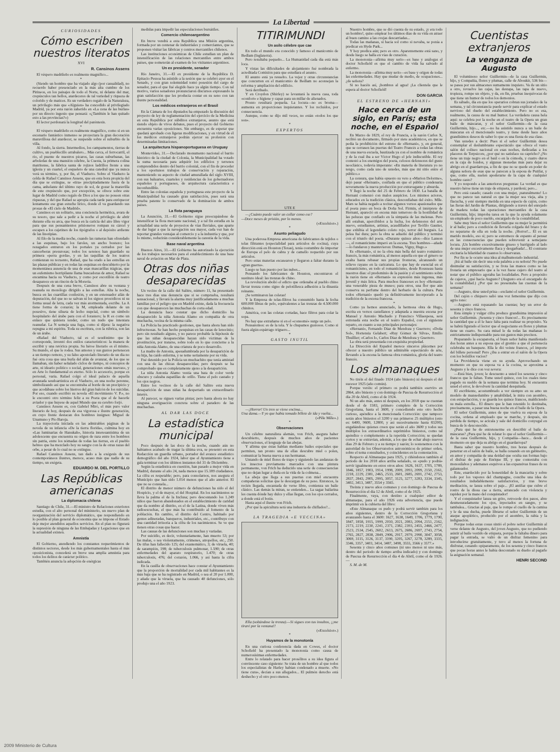La Libertad
CURIOSIDADES
Cómo escriben nuestros literatos
XVI
R. Cansinos Assens
El véspero madrileño es realmente magnífico...
*
(Siendo un hombre que ha viajado algo (por casualidad), no recuerdo haber presenciado en la más alta cumbre de los Pirineos, en los paisajes de todo el Norte, ni delante del mar, crepúsculos tan bellos, atardeceres de tal variedad y riqueza de colorido y de matices. Es un verdadero regalo de la Naturaleza, un privilegio más que «Alguien» ha concedido al privilegiado Madrid, ya por esta razón zaherido en «La cena de las burlas» por un directo ingenio que pensará: «¿También le han quitado esto a las provincias?»)
El lector perdonará la longitud del paréntesis.
*
El véspero madrileño es realmente magnífico, como si en un escenario fantástico inmenso se proyectara la gran decoración maravillosa del atardecer, se suspende sobre el suburbio de la villa.
Al fondo, la sierra. Intermedios, los campamentos, tierras de cultivo, un pueblecillo arrabalero... Más cerca, el ferrocarril, el río, el puente de nuestros pícaros, las casas suburbanas, las arboledas de una mansión célebre, la Cuesta, la primera colina matritense, la fábrica santa de rojizos ladrillos frente a una iglesia y un cuartel, el esqueleto de una catedral que ya nunca verá su término, y, por fin, el Viaducto. Sobre el Viaducto la celda de Rafael Cansinos Assens, que en esta hora propicia del día que se extingue, se «tira» precipitadamente fuera de la cama, anhelante del último rayo de sol, de gozar la maravilla de este crepúsculo que, por excepción, se ofrece sobre este lugar de Madrid como regalo de Dios a los que no poseen otras riquezas, y del que Rafael se apropia cada tarde para enriquecer lentamente ese gran estuche lírico, donde él va guardando sus prosas de «El cielo de Madrid».
Cansinos es un solitario, una conciencia hermética, avara de su tesoro, que sale a pedir a la noche el privilegio de abrir durante ella su arca, que busca en la caricia del aire libre vigor para que sus pensamientos prisioneros rompan su cárcel y escapen a los cajetines de los tipógrafos o al depósito ardiente de las linotipias.
Al filo de la media noche, cuando las rameras han ofrendado a las esquinas, bajo los faroles, un ancho bostezo; los rezagados entraron en los portales ya cerrados por las cancerberas presurosas; todos los serenos han guardado su primera «perra gorda», y en las taquillas de los teatros comienzan su recuento, Rafael, que ha orado a las estrellas en las plazas públicas y en todas las esquinas en descubierto por la momentánea ausencia de una de esas mascarillas trágicas, que un eufemismo horripilante llama buscadoras de amor, Rafael se encamina hacia su Viaducto, y como por escotillón de teatro desaparece en un rincón de la Morería.
Después de una cena breve, Cansinos abre su ventana y reanuda su monólogo dirigido a las estrellas. Alta la noche, busca en las cuartillas confesión, y en un extenuador afán de depuración, del que no se salvan ni los signos prosódicos ni su forma usual de letra, cada vez más atormentada, escribe. La A tiene forma de corazón; la M, empleada delante de un posesivo, tiene silueta de lecho nupcial, como un símbolo hospitalario del árabe para con el forastero; la R es como un enlace que quisiera tender, como un nudo que intentara reanudar. La N semeja una fuga, como si dijera: la negativa repugna a mi espíritu. Toda su escritura, con la rúbrica, son las de un árabe.
«Rafael del Viaducto, tal es el seudónimo que le corresponde, inventó dos estilos característicos: la manera de escribir y una retórica propia. Su héroe literario es él mismo. Su mundo, el que le rodea. Sus amores y sus gustos pertenecen a un tiempo remoto, y su falso apostolado literario de un día no fué otra cosa que una burla del afán de avanzar, de los que se llamaban, sin haber señalado ciclos de tiempo, ni conceptos de arte, ni ideario político o social, generaciones «más nuevas», y en Arte lo fundamental es eterno. Sólo lo accesorio, porque es personal, varía. Rafael colgó el ideal palacio de aquella avanzada seudoartística en el Viaducto, en una noche perenne, simbolizando así que se encontraba al borde de un precipicio y que acodábase sobre los hierros del gran balcón de los suicidas. Por eso, cuando escribió su novela «El movimiento V. P.», no le encontró otro término feliz a su Poeta que el de hacerle aviador y que huyese de aquel Mundo que su cerebro forjó.
Cansinos Assens es, con Gabriel Miró, el más puro valor literario de hoy, después de esa vigorosa e ilustre generación, en cuyo frente destacan dos hombres insignes: Miguel de Unamuno y Pío Baroja.
La trayectoria iniciada en las admirables páginas de la novela de su infancia «De la tierra florida», culmina hoy en «Las luminarias de Hanukah», historia interesantísima de un adolescente que encuentra su origen de raza entre los hombres sin patria, entre los nómadas de todas las tierras, en el pueblo hebreo que ha mezclado hoy su sangre con la de otras razas del orbe, a pesar de lo cual no se extingue.
Rafael Cansinos Assens, tan dado a la exégesis de sus contemporáneos ilustres, merece, acaso más que nadie de su tiempo, un exégeta.
EDUARDO M. DEL PORTILLO
Las Repúblicas americanas
La diplomacia chilena
Santiago de Chile, 31.—El ministro de Relaciones exteriores estudia, con el alto personal del ministerio, un nuevo plan de reorganización del servicio diplomático, que respondiendo en lo posible al plan general de economía que se impone el Estado deje mejor atendidos aquellos servicios. En el plan no figurará la supresión de ninguna de las Embajadas y Legaciones que en la actualidad existen.
Amnistía
El Gobierno, atendiendo los constantes requerimientos de distintos sectores, desde los más gubernamentales hasta el más oposicionista, concederá en breve una amplia amnistía para todos los delitos de carácter político.
También anuncia la adopción de enérgicas
medidas para impedir las especulaciones bursátiles.
Comercio chilenoargentino
En breve vendrá a esta República una Misión argentina, formada por un centenar de industriales y comerciantes, que se proponen visitar las fábricas y centros mercantiles chilenos.
Las instituciones económicas de Chile estudian un plan de intensificación de las relaciones mercantiles entre ambos países, que someterán al examen de los visitantes argentinos.
Un ex presidente, senador
Río Janeiro, 31.—El ex presidente de la República D. Epitacio Pessoa ha asistido a la sesión que se celebró ayer en el Senado, y con gran solemnidad tomó posesión del cargo de senador, para el que fué elegido hace ya algún tiempo. Con tal motivo, varios senadores pronunciaron discursos expresando la gran satisfacción que les producía contar en su seno con tan ilustre personalidad.
Los médicos extranjeros en el Brasil
En la Cámara de los diputados ha empezado la discusión del proyecto de ley de reglamentación del ejercicio de la Medicina en esta República por súbditos extranjeros, asunto que está siendo objeto de vivos debates, pues el proyecto del Gobierno encuentra varias oposiciones. Sin embargo, es de esperar que quedará aprobado con ligeras modificaciones, y en virtud de él los médicos extranjeros podrán ejercer su profesión con determinadas limitaciones.
La arquitectura hispanoportuguesa en Uruguay
Montevideo, 31.—Declarado monumento nacional el barrio histórico de la ciudad de Colonia, la Municipalidad ha votado la suma necesaria para adquirir los edificios y terrenos comprendidos dentro del barrio colonial, con el fin de proceder a los oportunos trabajos de conservación y reparación, manteniendo su aspecto de ciudad amurallada del siglo XVIII, con sus baluartes, cuarteles y residencias de los gobernadores españoles y portugueses, de arquitectura característica e inconfundible.
Entre las colonias española y portuguesa este proyecto de la Municipalidad ha causado gran satisfacción, pues será una prueba patente lo conservado de la dominación de ambos países.
La flota paraguaya
La Asunción, 31.—El Gobierno sigue preocupándose de intensificar la flota mercante nacional, y a tal fin estudia en la actualidad una serie de proyectos de vías fluviales, que aparte de dar lugar a que la navegación sea mayor, cada vez han de reportar grandes ventajas al comercio y a la industria y que, por lo mismo, reducirán considerablemente la carestía de la vida.
Base naval argentina
Buenos Aires, 31.—El Gobierno ha autorizado la ejecución de los trabajos necesarios para el establecimiento de una base naval de aviación en Mar de Plata.
Otras dos niñas desaparecidas
Un vecino de la calle del Salitre, número 11, ha presentado hace tres días una denuncia que si se comprueba, resultará sensacional, y llevará la alarma muy justificadamente a muchas familias por el peligro que en Madrid existe, dada la frecuencia con que desaparecen las muchachas de corta edad.
La denuncia hace constar que dicho domicilio ha desaparecido la niña Antonia Alamo en compañía de otra muchacha, vecina de la misma calle.
La Policía ha practicado gestiones, que hasta ahora han sido infructuosas. Se han hecho pesquisas en las casas de lenocinio; pero sin resultado alguno, y no parece probable la hipótesis de que las niñas desaparecidas hayan sido víctimas de la prostitución, por tratarse, sobre todo en lo que concierne a la niña Antonia Alamo, de una criatura de poco desarrollo.
La madre de Antonia, apesadumbrada por la desaparición de su hija, ha caído enferma, y se teme seriamente por su vida.
Fué detenido por la Policía un muchachito que tenía amistad con una de las chicas desaparecidas; pero después se ha comprobado que es completamente ajeno a la desaparición.
La niña Antonia Alamo vestía una bata de color verde obscuro y calzaba zapatillas de orillo. Tiene el pelo castaño y los ojos negros.
Entre los vecinos de la calle del Salitre esta nueva desaparición de unas niñas ha despertado un extraordinario interés.
Al parecer, se siguen varias pistas; pero hasta ahora no hay ninguna averiguación concreta sobre el paradero de las muchachas.
AL DAR LAS DOCE
La estadística municipal
Poco después de las doce de la noche, cuando aún no habíamos acabado de tragar la última uva, se presentó en esta Redacción un guardia urbano, portador del avance estadístico demográfico del año 1924, labor que el Ayuntamiento tiene a gala terminar con los últimos instantes del 31 de Diciembre.
Según la estadística en cuestión, han pasado a mejor vida en Madrid, durante el año 24, nada menos que 15.189 ciudadanos. La cifra es respetable; pero, para consolarnos, nos asegura el Municipio que han sido 1.014 menos que el año anterior. El que no se consuela...
El distrito de menor número de defunciones ha sido el del Hospicio, y el de mayor, el del Hospital. En los nacimientos se lleva la palma el de la Inclusa; pero descontando los 1.249 niños que fueron abandonados en el establecimiento de caridad que da nombre al distrito, es el de la Latina, donde viven más radioescuchas, el que más ha contribuido al fomento de la población. En cambio, el distrito del Centro, habitado por gentes adineradas, banqueros, industriales, etc., contribuye con una cantidad irrisoria a la cifra de los nacimientos. Se ve que tienen otras cosas que hacer.
Las causas de las defunciones son muchas y variadas.
Por suicidio, es decir, voluntariamente, han muerto 53; por las malas, o sea violentamente, crímenes, atropellos, etc., 250. De tifus han fallecido 125; del exantemático, 3; de viruela, 40; de sarampión, 198; de tuberculosis pulmonar, 1.590; de otras enfermedades del aparato respiratorio, 1.470; de otras tuberculosis, 476; del corazón, 1.066, y así hasta la cifra indicada.
En la casilla de observaciones hace constar el Ayuntamiento que la proporción de mortalidad por cada mil habitantes es la más baja que se ha registrado en Madrid, o sea el 20 por 1.000, y añade que la viruela, que ha causado 40 defunciones, sólo produjo una el año 1923.
TITIRIMUNDI
Un asilo célebre que cae
En todo el mundo era conocido y famoso el manicomio de Bedlam (Inglaterra).
Pero resultaba pequeño... La Humanidad cada día está más loca.
Y vistas las dificultades de alojamiento fué nombrada la acreditada Comisión para que estudiara el asunto.
El asunto está ya resuelto. La vejez y otras circunstancias que concurren en el manicomio de Bedlam no aconsejan la reforma y ampliación del edificio.
Será derribado.
Y en Croydon (Shirley) se levantará la nueva casa, toda «confort» e higiene y capaz para un millar de alienados.
Pronto resultará pequeña. La locura—no es broma—aumenta en proporciones inquietantes. Y los recluídos, por consecuencia.
Aunque, como se dijo mil veces, no están «todos los que son».
*
EXPERTOS
UTE E
—¿Cuánto puede valer un collar como ese?
—Doce meses de prisión, por lo menos.
(«Excelsior».)
*
Asunto peliagudo
Una poderosa Empresa americana de fabricantes de tejidos o telas filtrantes (especialidad para artículos de cocina), cuya dirección está en Houston (Texas), tenía costumbre de importar de Europa el pelo de cabra y de camello requerido por sus artículos.
Pero estas materias escasearon y llegaron a faltar durante la «gran guerra».
Luego se han puesto por las nubes...
Pensando los fabricantes de Houston, encontraron el sustituto ideal: las trenzas de chino.
La revolución abolió el edicto que ordenaba al pueblo chino llevar trenza como signo de pelotillesca adhesión a la dinastía reinante.
¡Se terminaron las coletas!
Y la Empresa de telas-filtros ha consumido hasta la fecha 600.000 libras de pelo, equivalentes a las trenzas de 4.500.000 chinitos.
América, con las coletas cortadas, hace filtros para colar la sopa.
No hay que extrañarse si en el «consomé» surge un pelo.
Pensaremos: es de la tela. Y le chupamos gustosos. Como si fuera algún espárrago triguero...
*
GASTO INUTIL
—¡Horror! Un tren se viene encima...
Una dama.—Y yo que había tomado billete de ida y vuelta...
(«Pêle Mêle».)
*
Observaciones
Un célebre naturalista alemán, von Frich, asegura haber descubierto, después de muchos años de pacientes observaciones, el lenguaje de las abejas.
Y afirma que éstas hablan mediante bailes especiales que permiten, tan pronto una de ellas descubre miel o polen, comunicar la buena nueva a sus hermanas.
Untando de miel flores de trapo y siguiendo las andanzas de los insectos previamente marcados con una pintura permanente, von Frich ha deducido una serie de consecuencias que no dejan lugar a duda en la vida de la colmena...
La abeja que llega a sus puertas con miel encuentra compañeras solícitas que le descargan de su peso. Entonces, la recién llegada, encantada de verse libre, comienza un baile clásico. Las demás la miran, se entienden... La sagaz bailarina les cuenta dónde hay dulce y ellas llegan, con los ojos cerrados, a donde está el botín.
Hasta aquí el ilustre von Frich.
¿Por qué la apicultura será una industria de chiflados?...
*
LA TRAGEDIA «E VECCINA»
Ella (soltándose la trenza).—Si sigues con tus insultos, ¡¡me tiraré por la ventana!!
(«Excelsior».)
*
Huyamos de la monotonía
En una curiosa conferencia dada en Cowes, el doctor Schofield ha presentado la monotonía como causa de numerosísimas enfermedades.
Entre lo relatado para hacer prosélitos a su idea figura el convincente caso siguiente: Se trata de un hombre al que todos los especialistas de Harley habían condenado a muerte. «No tiene cura», decían a sus allegados... El pulmón derecho está deshecho y el otro poco menos.
Nuestro hombre, que se dió cuenta de su estado, ¡y era todo un hombre!, quiso emplear los últimos días de su vida en atraer al buen camino a las ovejas descarriadas...
Todas las mañanas, si hacía sol como si nevaba, se ponía a predicar en Hyde Park...
Y hoy predica aún; pero es otro. Aparentemente está sano, y desde luego se halla en vías de curación.
La monotonía—afirma muy serio—es base y análogas el doctor Schofield es que el cambio de vida ha salvado al enfermo.
La monotonía—afirma muy serio—es base y origen de todas las enfermedades. Hay que mudar de medio, de ocupaciones... ¿de señora?
Si no hacéis así, ¡hombres al agua! ¡La clientela que le espera al doctor Schofield!
DON GARCIA
EL ESTRENO DE «HERNANI»
Hace cerca de un siglo, en París; esta noche, en el Español
En Marzo de 1829, el rey de Francia, a la sazón Carlos X, recibió un documento, firmado por siete académicos, en que se pedía la prohibición del estreno de «Hernani», y, en general, que se cerrasen las puertas del Teatro Francés a todas las obras de una nueva escuela, bautizada ya con el nombre de romántica y de la cual iba a ser Víctor Hugo el jefe indiscutible. El rey contestó a los enemigos del poeta, celosos defensores del gusto neoclásico, todavía imperante: «En materia de literatura yo no tengo, como cada uno de ustedes, más que mi sitio entre el público.»
La censura, que había opuesto su veto a «Marion Delorme», dejó pasar «Hernani», confiada en que el público condenaría severamente la nueva producción por extravagante y absurda.
Y llegó la noche del 25 de Febrero de 1830. La batalla de Hernani comenzó con malos auspicios. Los mismos actores, educados en la tradición clásica, desconfiaban del éxito. Mlle. Mars se había negado a recitar algunos versos apasionados que el poeta puso en boca de Doña Sol. Firmin, el intérprete de Hernani, apareció en escena más temeroso de la hostilidad de las pelucas que confiado en la simpatía de las melenas. Pero allí estaban, apercibidos a la lucha, los defensores del arte nuevo, estudiantes, artistas, acaudillados por Teófilo Gautier, que exhibía el legendario coleto rojo, terror del burgués. La pelea fué dura; pero la obra se adueñó del público y terminó con el triunfo del poeta. «Durante quince años—dice Lanson—, el romanticismo imperó en la escena. Tres hombres—añade—lo fundaron y mantuvieron: Dumas, Vigny, Hugo.»
Es «Hernani», si no la obra más bella del teatro romántico francés, la más romántica, al menos aquella en que el género se exalta hasta rebasar sus propias fronteras, alcanzando un relieve rayano en la caricatura. Lo que hay de esencial en el romanticismo, en todo el romanticismo, desde Rousseau hasta nuestros días: el predominio de la pasión y el sentimiento sobre la razón tiene en «Hernani» su expresión más ingenua, más juvenil y más lírica. Para muchos franceses es hoy «Hernani» una venerable pieza de museo; para otros, una flor que aún conserva su perfume dentro del herbario de la cultura. Para todos «Hernani» quedó ya definitivamente incorporado a la tradición de la escena francesa.
*
Como ya hemos anunciado, la hermosa obra de Hugo, escrita en versos castellanos y adaptada a nuestra escena por Manuel y Antonio Machado y Francisco Villaespesa, será estrenada esta noche en el teatro Español, con el siguiente reparto, en cuanto a sus principales personajes:
«Hernani», Fernando Díaz de Mendoza y Guerrero; «Doña Sol», Hortensia Gelabert; «Ruy Gómez de Silva», Emilio Thuillier; «Carlos I», Carlos Díaz de Mendoza y Guerrero.
La obra será presentada con exquisita propiedad.
La Dirección del Español merece sinceros plácemes por ofrecer a nuestro público un admirable espectáculo de arte, llevando a la escena la famosa obra romántica, gloria del teatro francés.
Los almanaques
No tiréis el del finado 1924 (año bisiesto) ni después el del sucesor 1925 (año común).
Porque veréis: el primero os podrá también «servir» en 2864, año bisiesto y con domingo de Pascua de Resurrección el día 20 de Abril, como el de 1924.
Ni un año más, antes ni después, en los 2018 que se cuentan desde el de 1583, primero completo de la Corrección Gregoriana, hasta el 3600, y concediendo este otro hecho curioso, apéndice a la mencionada Corrección: que tampoco serán años bisiestos el 3200 y sus primeros 25 múltiplos (esto es: 6400, 9600, 12800, y así sucesivamente hasta 83200), engañándose quienes creen que serán el año 3600 y todos sus múltiplos los extraordinarios suprimidos bisiestos, como tal apéndice o complemento a la repetida Corrección; se quedan cortos y se extravían, además, a los que de echar abajo nuevos días 29 de Febrero y a su tiempo y sazón; lo sostenemos con la autoridad de los Observatorios astronómicos de primer orden, sobre el tema consultados, y coincidentes en la contestación.
Respecto al Almanaque para 1925, y ciñéndonos también al período de los 2018 años arriba señalado, os «pudo y podrá» servir igualmente en estos otros años: 1626, 1637, 1705, 1789, 1846, 1857, 1903, 1914, 1998, 2009, 2093, 2099, 2150, 2161, 2218, 2229, 2381, 2465, 2533, 2601, 2685, 2691, 2742, 2753, 2837, 2843, 2905, 2995, 3057, 3125, 3277, 3283, 3334, 3345, 3402, 3413, 3487, 3554 y 3565.
Treinta y nueve años comunes y con domingo de Pascua de Resurrección el día 12 de Abril, como el de 1925.
Finalmente, vaya, con destino a cualquier editor de almanaque, para el año 1926 esta advertencia, que puede imprimir en la cubierta del libro:
«Este Almanaque os pudo y podrá servir también para los años siguientes, dentro de la Corrección Gregoriana y avanzando hasta el 3600: 1627, 1638, 1649, 1706, 1779, 1790, 1847, 1858, 1915, 1999, 2010, 2021, 2083, 2094, 2151, 2162, 2173, 2219, 2230, 2241, 2371, 2382, 2393, 2455, 2466, 2477, 2523, 2534, 2545, 2602, 2613, 2675, 2686, 2697, 2743, 2754, 2765, 2827, 2838, 2849, 2906, 2917, 2979, 2990, 3047, 3058, 3069, 3115, 3126, 3137, 3190, 3205, 3267, 3278, 3289, 3335, 3346, 3357, 3403, 3414, 3487, 3498, 3555, 3566 y 3577.»
Sesenta y cinco años comunes (ni uno menos ni uno más, dentro del período de tiempo arriba indicado) y con domingo de Pascua de Resurrección el día 4 de Abril, como el de 1926.—
S. M. de M.
Cuentistas extranjeros
La venganza de Augusto
El voluminoso señor Guillermín—de la casa Guillermín, hijo, y Compañía, flores y plumas, calle de Aboukir, 536 bis—se pasea por sus almacenes sumamente inquieto. Va de un sitio a otro, revuelve las cajas, las destapa, las tapa de nuevo, tropieza, rompe un objeto, y da, en fin, pruebas inequívocas de que tiene un humor de todos los demonios.
Es sábado, día en que los operarios cobran sus jornales de la semana, y tal circunstancia puede servir para explicar el estado nervioso del dueño del establecimiento. Pero no es esa, realmente, la causa de su mal humor. La verdadera causa hela aquí: se celebra por la noche en el teatro de la Opera un gran baile de máscaras, y el señor Guillermín—de la casa Guillermín, hijo..., etc.—no ha asistido nunca a un baile de máscaras en el mencionado teatro, y tiene desde hace años grandísimos deseos de saber lo que es una fiesta de esa clase.
Van ustedes a decir: Pues si el señor Guillermín desea contemplar el deslumbrante espectáculo que ofrece el vasto salón del coliseo nacional en esas noches, dedicadas a los placeres de Terpsícore, ¿por qué no satisface su capricho? ¿No tiene un traje negro en el baúl o en la cómoda, y cuatro duros en la caja de fondos, y algunas monedas más para dejar su abrigo en el guardarropa, a fin de que no se quede en poder de alguna señora de esas que se parecen a la esposa de Putifar, y que, como ella, suelen apoderarse de la capa de cualquier hombre casto?
Y yo respondo a las anteriores preguntas: La verdad es que nuestro héroe tiene un traje de etiqueta, y pardesú; pero...
Pero está casado; casado con una mujer, ¡naturalmente! Lo que no parece tan natural es que la mujer sea vieja, alta y flacucha, y esté siempre metida en una especie de cajón, como las fieras del Jardín de Plantas, dirigiendo a través del enrejado de madera todas las operaciones mercantiles de la casa Guillermín, hijo; improba tarea en la que la ayuda solamente un empleado de poco sueldo, encargado de la contabilidad.
Sabe muy bien el señor Guillermín que su mujer le permitirá ir al baile; pero a condición de llevarla colgada del brazo y de no separarse de ella en toda la noche. ¡Horror!... Él es un marido modelo, eso sí; pero se estremece de espanto al pensar en las consecuencias que pueden sobrevenir a semejante locura. ¡Un hombre excesivamente grueso y barrigudo al lado de una mujer excesivamente flaca y desgarbada!... El contraste excitaría la hilaridad de cuantos lo observaran.
Por fin se le ocurre una idea al malhumorado industrial.
¡Irá al baile sin decir una sola palabra a su señora! No puede disimular su satisfacción, y se frota las manos como se las frotaría un empresario que a la vez fuese cajero del teatro al notar que el público agotaba las localidades. Pero a propósito de cajeros, ¿qué hacía Augusto? (Augusto era el encargado de la contabilidad.) ¿Por qué no presentaba las cuentas de la semana?
—Augusto, dése usted prisa—exclamó el señor Guillermín.
Del cajón o chiquero salió una voz femenina que dijo con agrio tono:
—Augusto está repasando las cuentas; hey un error de sesenta y cinco francos.
Esta simple y vulgar cifra produce grandísima impresión al señor Guillermín. ¡Sesenta y cinco francos!... Es precisamente la cantidad que a él le hace falta para realizar su propósito. Ya se habrá figurado el lector que el negociante en flores y plumas tiene un cuarto. Su cara mitad le da todas las mañanas lo estrictamente indispensable para sus gastos más precisos.
Preparando la escapatoria, el buen señor había manifestado dos horas antes a su esposa que el gremio a que él pertenecía celebraba un banquete. Ella le dió veinte francos, ¡el importe del billete personal! Pero ¿iba a entrar en el salón de la Opera con los bolsillos vacíos?
La Providencia viene en su ayuda. Aprovechando un momento en que su esposa va a la cocina, se aproxima a Augusto y le dice con voz severa:
—Está bien, joven; le descuento a usted los sesenta y cinco francos que le faltan. Tome usted quince, con los cuales tiene pagado su sueldo de la semana que termina hoy. Si encuentra usted el error, le devolveré la cantidad desquitada.
El escribiente, acostumbrado a ver siempre en su amo un modelo de mansedumbre y amabilidad, le mira con asombro, con estupefacción, y se guarda los quince francos, maldiciendo su mala estrella... El dinero que le han retenido lo destinaba, precisamente, a pasar una buena noche en el baile de la Opera.
El señor Guillermín, antes de que vuelva su esposa de la cocina, ordena al empleado que se marche, y después, sin pérdida de tiempo, se acicala y sale del domicilio conyugal en busca de lo desconocido.
¿Para qué he de entretenerme en describir el baile de máscaras? ¿Para qué he de relatar lo que el señor Guillermín—de la casa Guillermín, hijo, y Compañía—hace... desde el momento en que deja su abrigo en el guardarropa?
Basta saber que nuestro hombre, tres horas después de penetrar en el salón de baile, se halla cenando en un gabinetito, en amor y compañía de una deidad que oculta sus formas bajo el disfraz de paje de Enrique III, y que contestaba con monosílabos y ademanes esquivos a las expansivas frases de su galanteador.
Este, enardecido por la honestidad de la mascarita y sobre todo por los vapores del champagne, concibe una idea de resultados indudablemente satisfactorios, y tras breve meditación, se lanza sobre el paje... ¡El antifaz que cubre el rostro de la diosa cae a tierra, arrancado con violencia y rapidez por la mano del conquistador!
Y el conquistador lanza un grito, retrocede dos pasos, abre desmesuradamente los ojos, inyectados en sangre, y se tambalea... Gracias al paje, que le rompe el cuello de la camisa y le da una ducha, puede librarse el señor Guillermín de un ataque apoplético, producido por el asombro, la rabia y la indignación.
Porque todas estas cosas sintió el pobre señor Guillermín al verse delante de Augusto, del joven Augusto, que no pudiendo asistir al baile vestido de etiqueta, porque le faltaba dinero para pagar la entrada, se valió de un disfraz femenino para introducirse gratuitamente, y tuvo al menos la fortuna de disfrutar, cenando opíparamente, de los sesenta y cinco francos que pocas horas antes le había descontado su dueño al pagarle la asignación semanal.
HENRI SECOND
2009 Ministerio de Cultura